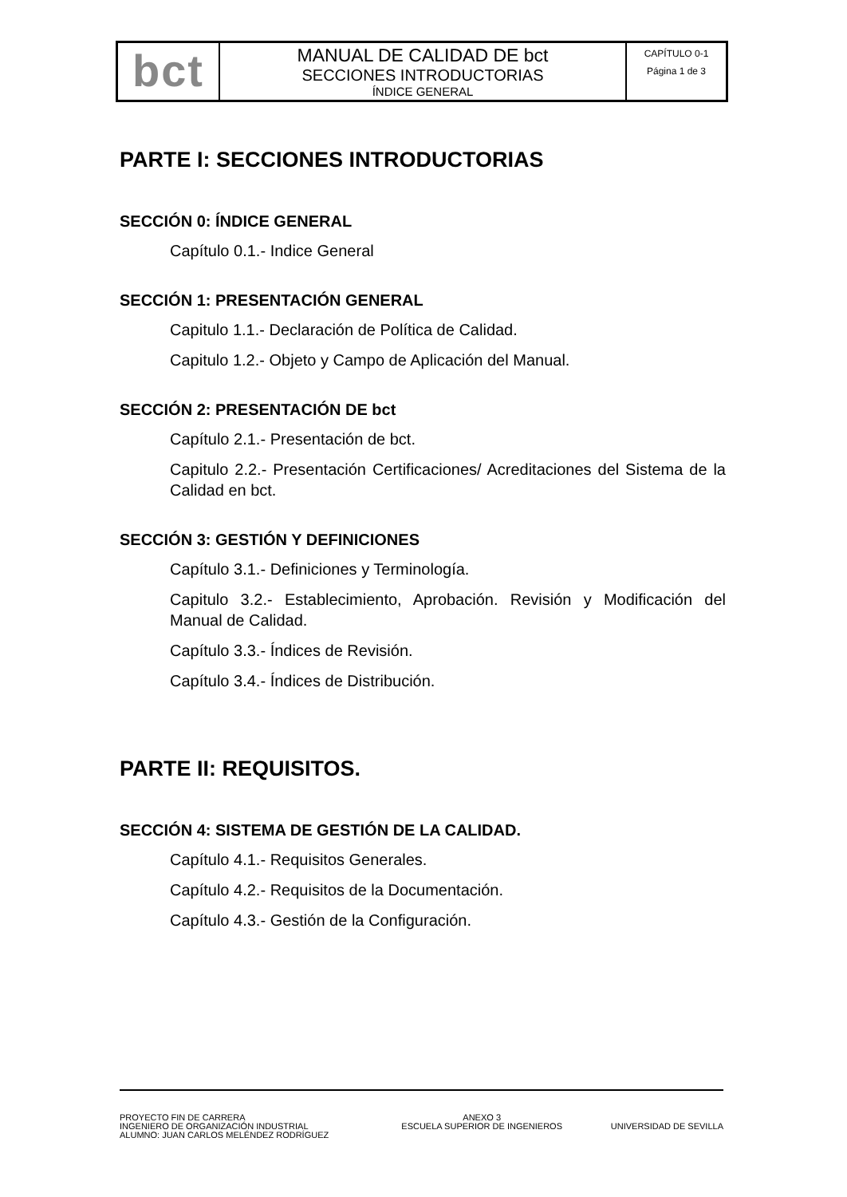| bct | MANUAL DE CALIDAD DE bct SECCIONES INTRODUCTORIAS ÍNDICE GENERAL | CAPÍTULO 0-1 Página 1 de 3 |
PARTE I: SECCIONES INTRODUCTORIAS
SECCIÓN 0: ÍNDICE GENERAL
Capítulo 0.1.- Indice General
SECCIÓN 1: PRESENTACIÓN GENERAL
Capitulo 1.1.- Declaración de Política de Calidad.
Capitulo 1.2.- Objeto y Campo de Aplicación del Manual.
SECCIÓN 2: PRESENTACIÓN DE bct
Capítulo 2.1.- Presentación de bct.
Capitulo 2.2.- Presentación Certificaciones/ Acreditaciones del Sistema de la Calidad en bct.
SECCIÓN 3: GESTIÓN Y DEFINICIONES
Capítulo 3.1.- Definiciones y Terminología.
Capitulo 3.2.- Establecimiento, Aprobación. Revisión y Modificación del Manual de Calidad.
Capítulo 3.3.- Índices de Revisión.
Capítulo 3.4.- Índices de Distribución.
PARTE II: REQUISITOS.
SECCIÓN 4: SISTEMA DE GESTIÓN DE LA CALIDAD.
Capítulo 4.1.- Requisitos Generales.
Capítulo 4.2.- Requisitos de la Documentación.
Capítulo 4.3.- Gestión de la Configuración.
| PROYECTO FIN DE CARRERA INGENIERO DE ORGANIZACIÓN INDUSTRIAL ALUMNO: JUAN CARLOS MELÉNDEZ RODRÍGUEZ | ANEXO 3 ESCUELA SUPERIOR DE INGENIEROS | UNIVERSIDAD DE SEVILLA |